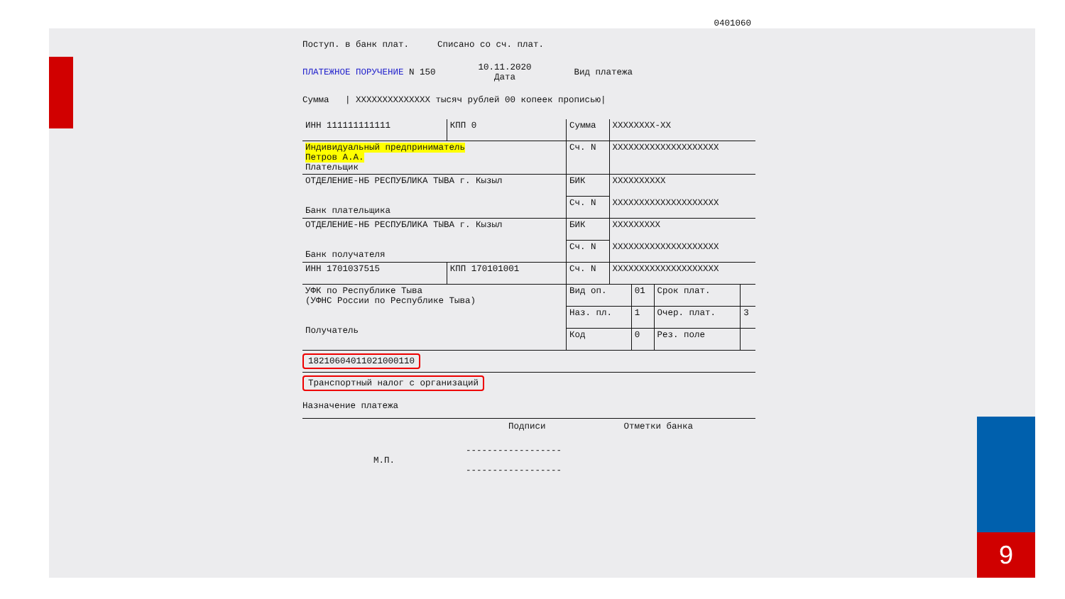0401060
Поступ. в банк плат. Списано со сч. плат.
ПЛАТЕЖНОЕ ПОРУЧЕНИЕ N 150 10.11.2020
Дата Вид платежа
Сумма | XXXXXXXXXXXXXX тысяч рублей 00 копеек прописью|
| ИНН 111111111111 | КПП 0 | Сумма | XXXXXXXX-XX |
| Индивидуальный предприниматель Петров А.А. Плательщик | | Сч. N | XXXXXXXXXXXXXXXXXXXX |
| ОТДЕЛЕНИЕ-НБ РЕСПУБЛИКА ТЫВА г. Кызыл Банк плательщика | | БИК | XXXXXXXXXX |
| | | Сч. N | XXXXXXXXXXXXXXXXXXXX |
| ОТДЕЛЕНИЕ-НБ РЕСПУБЛИКА ТЫВА г. Кызыл Банк получателя | | БИК | XXXXXXXXX |
| | | Сч. N | XXXXXXXXXXXXXXXXXXXX |
| ИНН 1701037515 | КПП 170101001 | Сч. N | XXXXXXXXXXXXXXXXXXXX |
| УФК по Республике Тыва (УФНС России по Республике Тыва) Получатель | | / Вид оп. / 01 / Срок плат. / / / Наз. пл. / 1 / Очер. плат. / 3 / / Код / 0 / Рез. поле / / | |
18210604011021000110
Транспортный налог с организаций
Назначение платежа
Подписи Отметки банка
М.П. ------------------
------------------
9